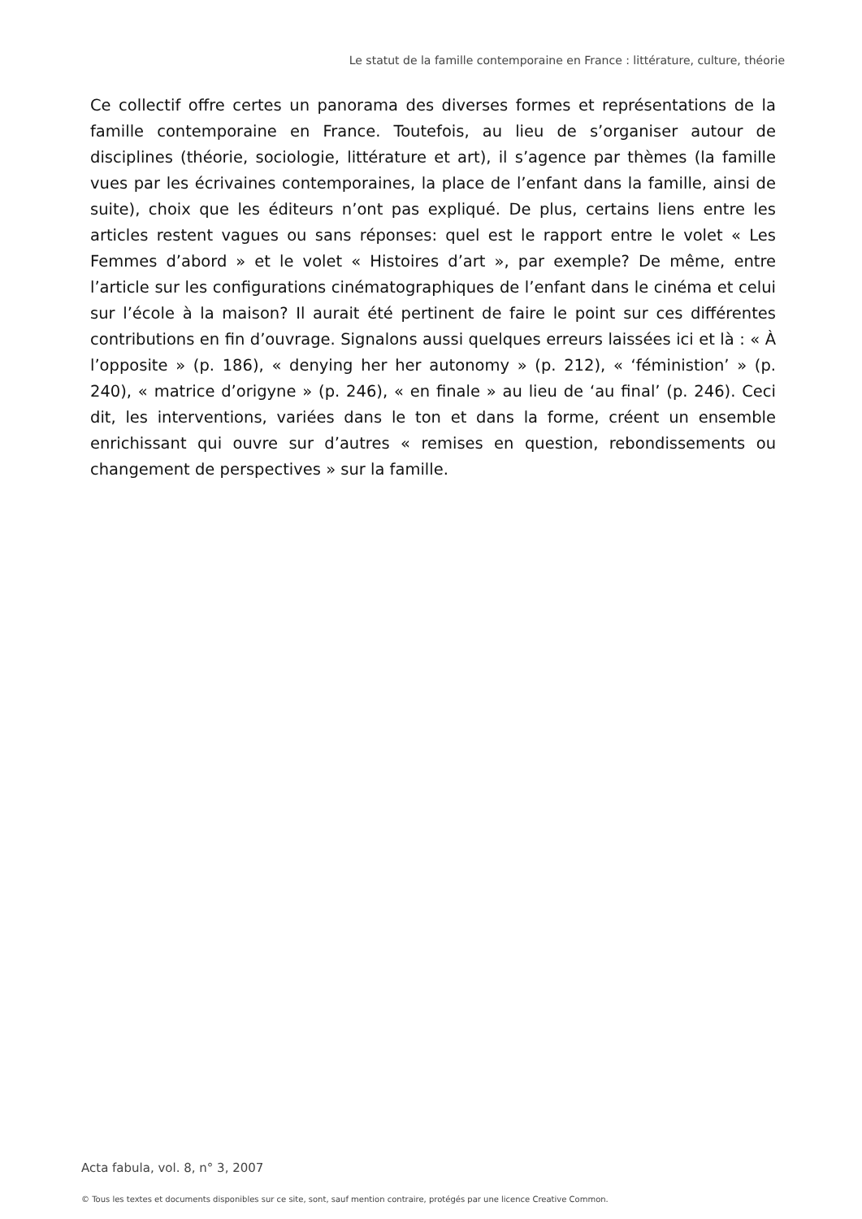Le statut de la famille contemporaine en France : littérature, culture, théorie
Ce collectif offre certes un panorama des diverses formes et représentations de la famille contemporaine en France. Toutefois, au lieu de s’organiser autour de disciplines (théorie, sociologie, littérature et art), il s’agence par thèmes (la famille vues par les écrivaines contemporaines, la place de l’enfant dans la famille, ainsi de suite), choix que les éditeurs n’ont pas expliqué. De plus, certains liens entre les articles restent vagues ou sans réponses: quel est le rapport entre le volet « Les Femmes d’abord » et le volet « Histoires d’art », par exemple? De même, entre l’article sur les configurations cinématographiques de l’enfant dans le cinéma et celui sur l’école à la maison? Il aurait été pertinent de faire le point sur ces différentes contributions en fin d’ouvrage. Signalons aussi quelques erreurs laissées ici et là : « À l’opposite » (p. 186), « denying her her autonomy » (p. 212), « ‘féministion’ » (p. 240), « matrice d’origyne » (p. 246), « en finale » au lieu de ‘au final’ (p. 246). Ceci dit, les interventions, variées dans le ton et dans la forme, créent un ensemble enrichissant qui ouvre sur d’autres « remises en question, rebondissements ou changement de perspectives » sur la famille.
Acta fabula, vol. 8, n° 3, 2007
© Tous les textes et documents disponibles sur ce site, sont, sauf mention contraire, protégés par une licence Creative Common.